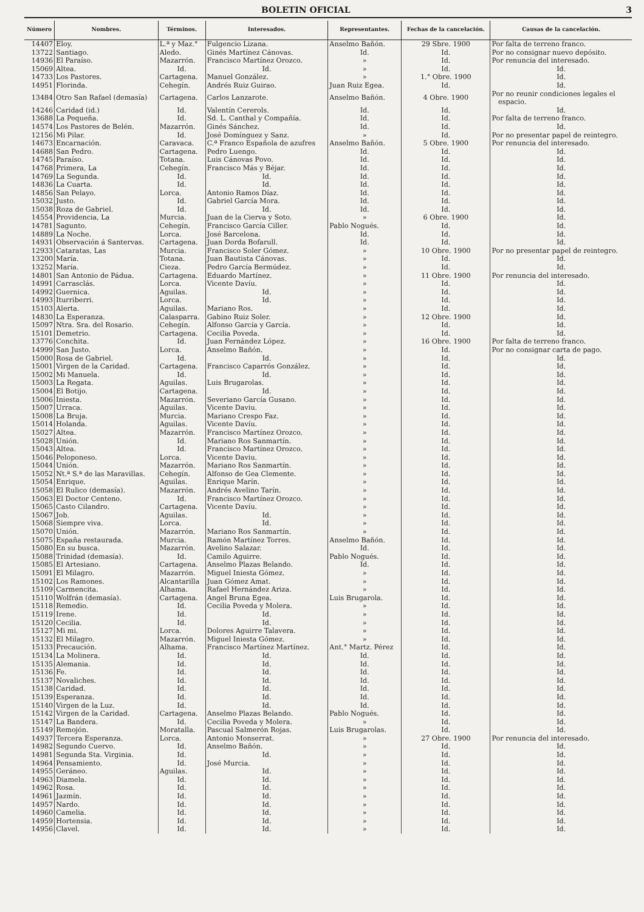BOLETIN OFICIAL 3
| Número | Nombres. | Términos. | Interesados. | Representantes. | Fechas de la cancelación. | Causas de la cancelación. |
| --- | --- | --- | --- | --- | --- | --- |
| 14407 | Eloy. | L.ª y Maz.° | Fulgencio Lizana. | Anselmo Bañón. | 29 Sbre. 1900 | Por falta de terreno franco. |
| 13722 | Santiago. | Aledo. | Ginés Martínez Cánovas. | Id. | Id. | Por no consignar nuevo depósito. |
| 14936 | El Paraíso. | Mazarrón. | Francisco Martínez Orozco. | » | Id. | Por renuncia del interesado. |
| 15069 | Altea. | Id. | Id. | » | Id. | Id. |
| 14733 | Los Pastores. | Cartagena. | Manuel González. | » | 1.° Obre. 1900 | Id. |
| 14951 | Florinda. | Cehegín. | Andrés Ruiz Guirao. | Juan Ruiz Egea. | Id. | Id. |
| 13484 | Otro San Rafael (demasía) | Cartagena. | Carlos Lanzarote. | Anselmo Bañón. | 4 Obre. 1900 | Por no reunir condiciones legales el espacio. |
| 14246 | Caridad (id.) | Id. | Valentín Cererols. | Id. | Id. | Id. |
| 13688 | La Pequeña. | Id. | Sd. L. Canthal y Compañía. | Id. | Id. | Por falta de terreno franco. |
| 14574 | Los Pastores de Belén. | Mazarrón. | Ginés Sánchez. | Id. | Id. | Id. |
| 12156 | Mi Pilar. | Id. | José Domínguez y Sanz. | » | Id. | Por no presentar papel de reintegro. |
| 14673 | Encarnación. | Caravaca. | C.ª Franco Española de azufres | Anselmo Bañón. | 5 Obre. 1900 | Por renuncia del interesado. |
| 14688 | San Pedro. | Cartagena. | Pedro Luengo. | Id. | Id. | Id. |
| 14745 | Paraíso. | Totana. | Luis Cánovas Povo. | Id. | Id. | Id. |
| 14768 | Primera, La | Cehegín. | Francisco Más y Béjar. | Id. | Id. | Id. |
| 14769 | La Segunda. | Id. | Id. | Id. | Id. | Id. |
| 14836 | La Cuarta. | Id. | Id. | Id. | Id. | Id. |
| 14856 | San Pelayo. | Lorca. | Antonio Ramos Díaz. | Id. | Id. | Id. |
| 15032 | Justo. | Id. | Gabriel García Mora. | Id. | Id. | Id. |
| 15038 | Roza de Gabriel. | Id. | Id. | Id. | Id. | Id. |
| 14554 | Providencia, La | Murcia. | Juan de la Cierva y Soto. | » | 6 Obre. 1900 | Id. |
| 14781 | Sagunto. | Cehegín. | Francisco García Ciller. | Pablo Nogués. | Id. | Id. |
| 14889 | La Noche. | Lorca. | José Barcelona. | Id. | Id. | Id. |
| 14931 | Observación á Santervas. | Cartagena. | Juan Dorda Bofarull. | Id. | Id. | Id. |
| 12933 | Cataratas, Las | Murcia. | Francisco Soler Gómez. | » | 10 Obre. 1900 | Por no presentar papel de reintegro. |
| 13200 | María. | Totana. | Juan Bautista Cánovas. | » | Id. | Id. |
| 13252 | María. | Cieza. | Pedro García Bermúdez. | » | Id. | Id. |
| 14801 | San Antonio de Pádua. | Cartagena. | Eduardo Martínez. | » | 11 Obre. 1900 | Por renuncia del interesado. |
| 14991 | Carrasclás. | Lorca. | Vicente Davíu. | » | Id. | Id. |
| 14992 | Guernica. | Aguilas. | Id. | » | Id. | Id. |
| 14993 | Iturriberri. | Lorca. | Id. | » | Id. | Id. |
| 15103 | Alerta. | Aguilas. | Mariano Ros. | » | Id. | Id. |
| 14830 | La Esperanza. | Calasparra. | Gabino Ruiz Soler. | » | 12 Obre. 1900 | Id. |
| 15097 | Ntra. Sra. del Rosario. | Cehegín. | Alfonso García y García. | » | Id. | Id. |
| 15101 | Demetrio. | Cartagena. | Cecilia Poveda. | » | Id. | Id. |
| 13776 | Conchita. | Id. | Juan Fernández López. | » | 16 Obre. 1900 | Por falta de terreno franco. |
| 14999 | San Justo. | Lorca. | Anselmo Bañón. | » | Id. | Por no consignar carta de pago. |
| 15000 | Rosa de Gabriel. | Id. | Id. | » | Id. | Id. |
| 15001 | Virgen de la Caridad. | Cartagena. | Francisco Caparrós González. | » | Id. | Id. |
| 15002 | Mi Manuela. | Id. | Id. | » | Id. | Id. |
| 15003 | La Regata. | Aguilas. | Luis Brugarolas. | » | Id. | Id. |
| 15004 | El Botijo. | Cartagena. | Id. | » | Id. | Id. |
| 15006 | Iniesta. | Mazarrón. | Severiano García Gusano. | » | Id. | Id. |
| 15007 | Urraca. | Aguilas. | Vicente Daviu. | » | Id. | Id. |
| 15008 | La Bruja. | Murcia. | Mariano Crespo Faz. | » | Id. | Id. |
| 15014 | Holanda. | Aguilas. | Vicente Davíu. | » | Id. | Id. |
| 15027 | Altea. | Mazarrón. | Francisco Martínez Orozco. | » | Id. | Id. |
| 15028 | Unión. | Id. | Mariano Ros Sanmartín. | » | Id. | Id. |
| 15043 | Altea. | Id. | Francisco Martínez Orozco. | » | Id. | Id. |
| 15046 | Peloponeso. | Lorca. | Vicente Daviu. | » | Id. | Id. |
| 15044 | Unión. | Mazarrón. | Mariano Ros Sanmartín. | » | Id. | Id. |
| 15052 | Nt.ª S.ª de las Maravillas. | Cehegín. | Alfonso de Gea Clemente. | » | Id. | Id. |
| 15054 | Enrique. | Aguilas. | Enrique Marín. | » | Id. | Id. |
| 15058 | El Rulico (demasía). | Mazarrón. | Andrés Avelino Tarín. | » | Id. | Id. |
| 15063 | El Doctor Centeno. | Id. | Francisco Martínez Orozco. | » | Id. | Id. |
| 15065 | Casto Cilandro. | Cartagena. | Vicente Davíu. | » | Id. | Id. |
| 15067 | Job. | Aguilas. | Id. | » | Id. | Id. |
| 15068 | Siempre viva. | Lorca. | Id. | » | Id. | Id. |
| 15070 | Unión. | Mazarrón. | Mariano Ros Sanmartín. | » | Id. | Id. |
| 15075 | España restaurada. | Murcia. | Ramón Martínez Torres. | Anselmo Bañón. | Id. | Id. |
| 15080 | En su busca. | Mazarrón. | Avelino Salazar. | Id. | Id. | Id. |
| 15088 | Trinidad (demasía). | Id. | Camilo Aguirre. | Pablo Nogués. | Id. | Id. |
| 15085 | El Artesiano. | Cartagena. | Anselmo Plazas Belando. | Id. | Id. | Id. |
| 15091 | El Milagro. | Mazarrón. | Miguel Iniesta Gómez. | » | Id. | Id. |
| 15102 | Los Ramones. | Alcantarilla | Juan Gómez Amat. | » | Id. | Id. |
| 15109 | Carmencita. | Alhama. | Rafael Hernández Ariza. | » | Id. | Id. |
| 15110 | Wolfrán (demasía). | Cartagena. | Angel Bruna Egea. | Luis Brugarola. | Id. | Id. |
| 15118 | Remedio. | Id. | Cecilia Poveda y Molera. | » | Id. | Id. |
| 15119 | Irene. | Id. | Id. | » | Id. | Id. |
| 15120 | Cecilia. | Id. | Id. | » | Id. | Id. |
| 15127 | Mi mi. | Lorca. | Dolores Aguirre Talavera. | » | Id. | Id. |
| 15132 | El Milagro. | Mazarrón. | Miguel Iniesta Gómez. | » | Id. | Id. |
| 15133 | Precaución. | Alhama. | Francisco Martínez Martínez. | Ant.° Martz. Pérez | Id. | Id. |
| 15134 | La Molinera. | Id. | Id. | Id. | Id. | Id. |
| 15135 | Alemania. | Id. | Id. | Id. | Id. | Id. |
| 15136 | Fe. | Id. | Id. | Id. | Id. | Id. |
| 15137 | Novaliches. | Id. | Id. | Id. | Id. | Id. |
| 15138 | Caridad. | Id. | Id. | Id. | Id. | Id. |
| 15139 | Esperanza. | Id. | Id. | Id. | Id. | Id. |
| 15140 | Virgen de la Luz. | Id. | Id. | Id. | Id. | Id. |
| 15142 | Virgen de la Caridad. | Cartagena. | Anselmo Plazas Belando. | Pablo Nogués. | Id. | Id. |
| 15147 | La Bandera. | Id. | Cecilia Poveda y Molera. | » | Id. | Id. |
| 15149 | Remojón. | Moratalla. | Pascual Salmerón Rojas. | Luis Brugarolas. | Id. | Id. |
| 14937 | Tercera Esperanza. | Lorca. | Antonio Monserrat. | » | 27 Obre. 1900 | Por renuncia del interesado. |
| 14982 | Segundo Cuervo. | Id. | Anselmo Bañón. | » | Id. | Id. |
| 14981 | Segunda Sta. Virginia. | Id. | Id. | » | Id. | Id. |
| 14964 | Pensamiento. | Id. | José Murcia. | » | Id. | Id. |
| 14955 | Geráneo. | Aguilas. | Id. | » | Id. | Id. |
| 14963 | Diamela. | Id. | Id. | » | Id. | Id. |
| 14962 | Rosa. | Id. | Id. | » | Id. | Id. |
| 14961 | Jazmín. | Id. | Id. | » | Id. | Id. |
| 14957 | Nardo. | Id. | Id. | » | Id. | Id. |
| 14960 | Camelia. | Id. | Id. | » | Id. | Id. |
| 14959 | Hortensia. | Id. | Id. | » | Id. | Id. |
| 14956 | Clavel. | Id. | Id. | » | Id. | Id. |